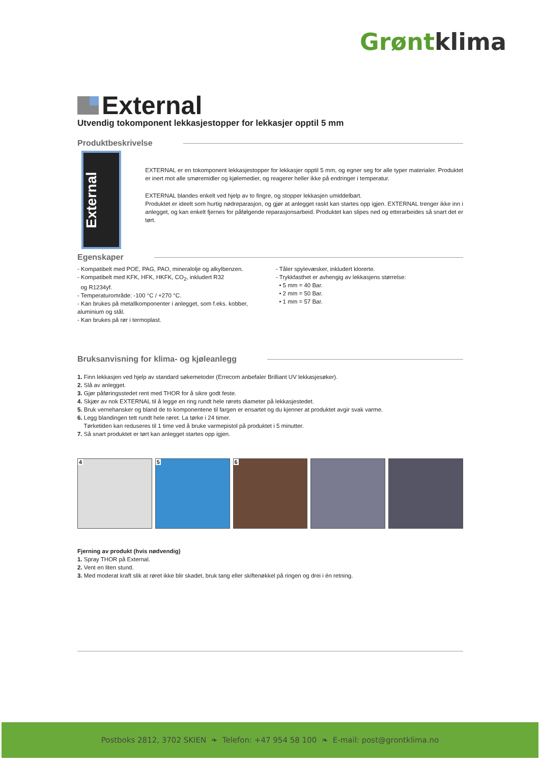Grøntklima
External
Utvendig tokomponent lekkasjestopper for lekkasjer opptil 5 mm
Produktbeskrivelse
External
EXTERNAL er en tokomponent lekkasjestopper for lekkasjer opptil 5 mm, og egner seg for alle typer materialer. Produktet er inert mot alle smøremidler og kjølemedier, og reagerer heller ikke på endringer i temperatur.
EXTERNAL blandes enkelt ved hjelp av to fingre, og stopper lekkasjen umiddelbart.
Produktet er ideelt som hurtig nødreparasjon, og gjør at anlegget raskt kan startes opp igjen. EXTERNAL trenger ikke inn i anlegget, og kan enkelt fjernes for påfølgende reparasjonsarbeid. Produktet kan slipes ned og etterarbeides så snart det er tørt.
Egenskaper
- Kompatibelt med POE, PAG, PAO, mineralolje og alkylbenzen.
- Kompatibelt med KFK, HFK, HKFK, CO<sub>2</sub>, inkludert R32
og R1234yf.
- Temperaturområde: -100 °C / +270 °C.
- Kan brukes på metallkomponenter i anlegget, som f.eks. kobber, aluminium og stål.
- Kan brukes på rør i termoplast.
- Tåler spylevæsker, inkludert klorerte.
- Trykkfasthet er avhengig av lekkasjens størrelse:
• 5 mm = 40 Bar.
• 2 mm = 50 Bar.
• 1 mm = 57 Bar.
Bruksanvisning for klima- og kjøleanlegg
1. Finn lekkasjen ved hjelp av standard søkemetoder (Errecom anbefaler Brilliant UV lekkasjesøker).
2. Slå av anlegget.
3. Gjør påføringsstedet rent med THOR for å sikre godt feste.
4. Skjær av nok EXTERNAL til å legge en ring rundt hele rørets diameter på lekkasjestedet.
5. Bruk vernehansker og bland de to komponentene til fargen er ensartet og du kjenner at produktet avgir svak varme.
6. Legg blandingen tett rundt hele røret. La tørke i 24 timer.
Tørketiden kan reduseres til 1 time ved å bruke varmepistol på produktet i 5 minutter.
7. Så snart produktet er tørt kan anlegget startes opp igjen.
4 5 6
Fjerning av produkt (hvis nødvendig)
1. Spray THOR på External.
2. Vent en liten stund.
3. Med moderat kraft slik at røret ikke blir skadet, bruk tang eller skiftenøkkel på ringen og drei i én retning.
Postboks 2812, 3702 SKIEN ❧ Telefon: +47 954 58 100 ❧ E-mail: post@grontklima.no